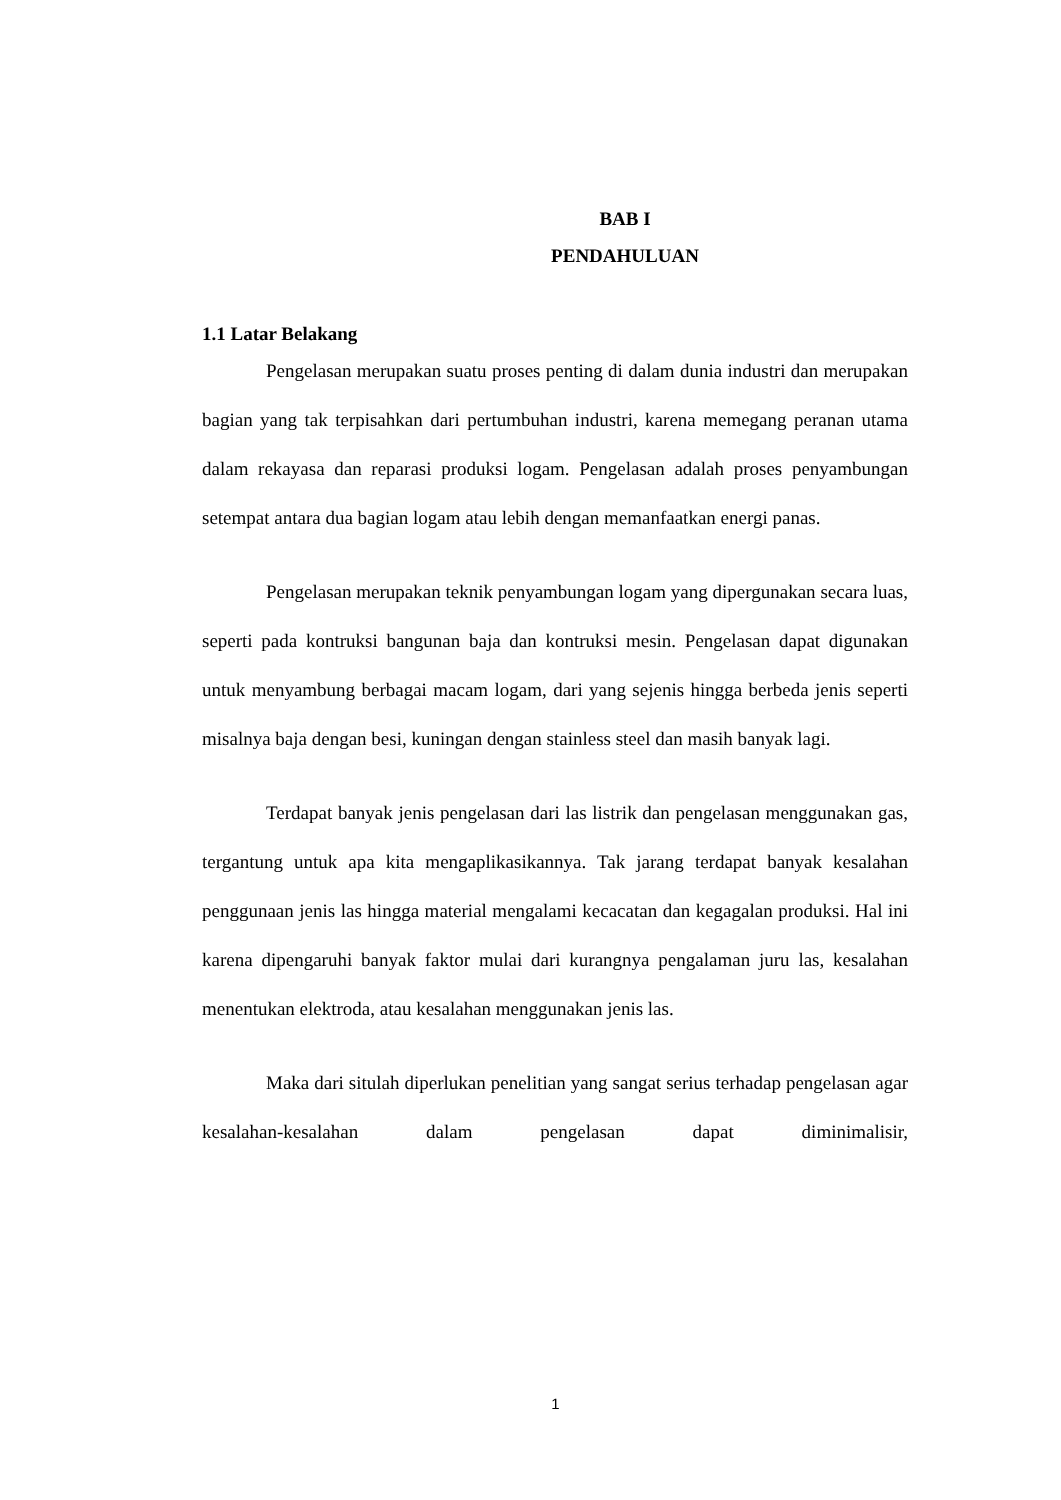BAB I
PENDAHULUAN
1.1 Latar Belakang
Pengelasan merupakan suatu proses penting di dalam dunia industri dan merupakan bagian yang tak terpisahkan dari pertumbuhan industri, karena memegang peranan utama dalam rekayasa dan reparasi produksi logam. Pengelasan adalah proses penyambungan setempat antara dua bagian logam atau lebih dengan memanfaatkan energi panas.
Pengelasan merupakan teknik penyambungan logam yang dipergunakan secara luas, seperti pada kontruksi bangunan baja dan kontruksi mesin. Pengelasan dapat digunakan untuk menyambung berbagai macam logam, dari yang sejenis hingga berbeda jenis seperti misalnya baja dengan besi, kuningan dengan stainless steel dan masih banyak lagi.
Terdapat banyak jenis pengelasan dari las listrik dan pengelasan menggunakan gas, tergantung untuk apa kita mengaplikasikannya. Tak jarang terdapat banyak kesalahan penggunaan jenis las hingga material mengalami kecacatan dan kegagalan produksi. Hal ini karena dipengaruhi banyak faktor mulai dari kurangnya pengalaman juru las, kesalahan menentukan elektroda, atau kesalahan menggunakan jenis las.
Maka dari situlah diperlukan penelitian yang sangat serius terhadap pengelasan agar kesalahan-kesalahan dalam pengelasan dapat diminimalisir,
1